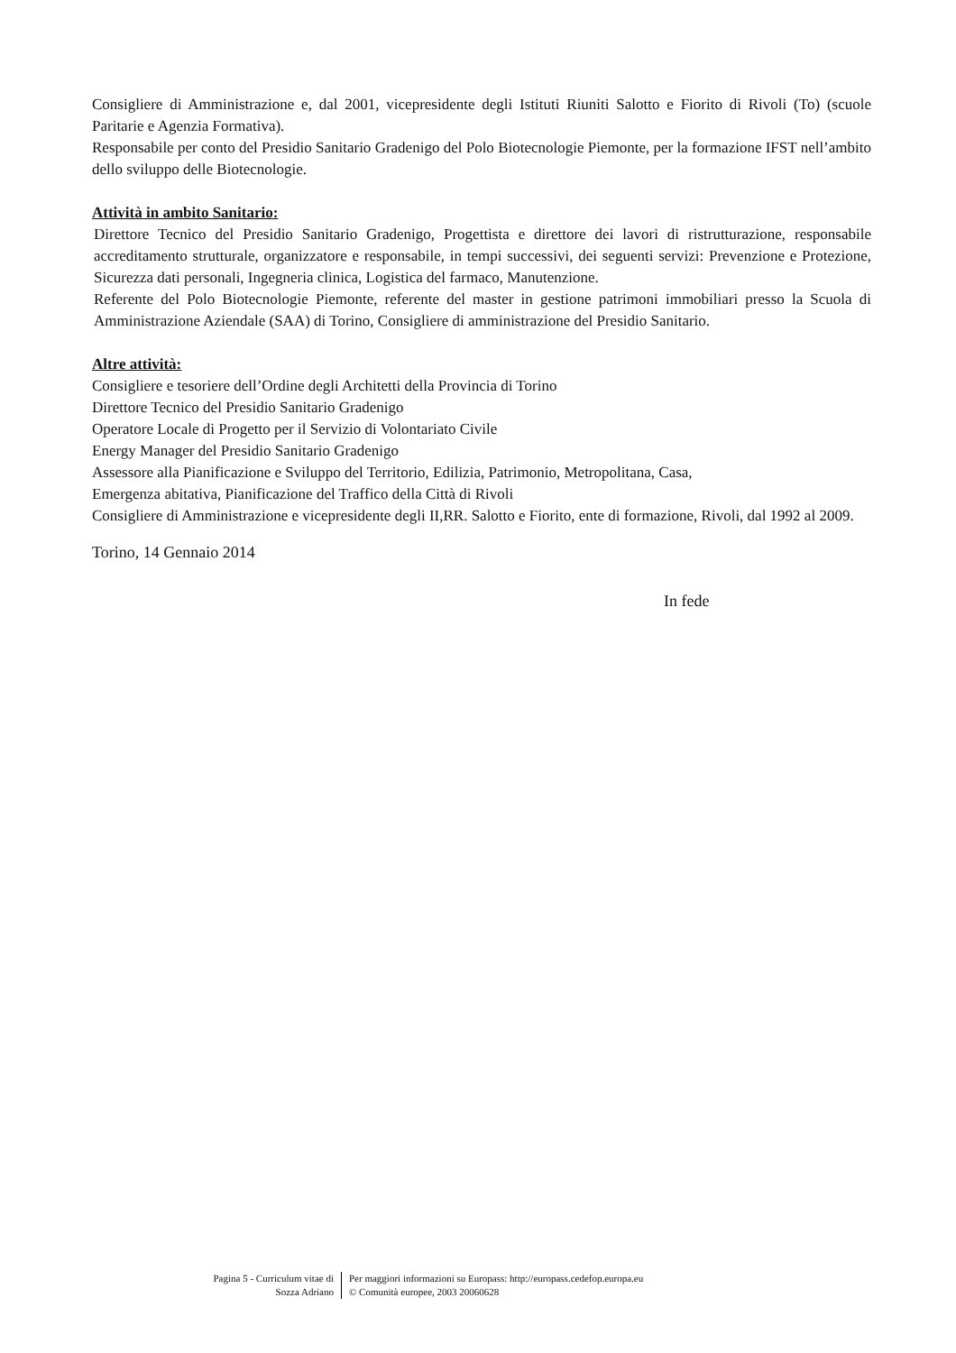Consigliere di Amministrazione e, dal 2001, vicepresidente degli Istituti Riuniti Salotto e Fiorito di Rivoli (To) (scuole Paritarie e Agenzia Formativa).
Responsabile per conto del Presidio Sanitario Gradenigo del Polo Biotecnologie Piemonte, per la formazione IFST nell’ambito dello sviluppo delle Biotecnologie.
Attività in ambito Sanitario:
Direttore Tecnico del Presidio Sanitario Gradenigo, Progettista e direttore dei lavori di ristrutturazione, responsabile accreditamento strutturale, organizzatore e responsabile, in tempi successivi, dei seguenti servizi: Prevenzione e Protezione, Sicurezza dati personali, Ingegneria clinica, Logistica del farmaco, Manutenzione.
Referente del Polo Biotecnologie Piemonte, referente del master in gestione patrimoni immobiliari presso la Scuola di Amministrazione Aziendale (SAA) di Torino, Consigliere di amministrazione del Presidio Sanitario.
Altre attività:
Consigliere e tesoriere dell’Ordine degli Architetti della Provincia di Torino
Direttore Tecnico del Presidio Sanitario Gradenigo
Operatore Locale di Progetto per il Servizio di Volontariato Civile
Energy Manager del Presidio Sanitario Gradenigo
Assessore alla Pianificazione e Sviluppo del Territorio, Edilizia, Patrimonio, Metropolitana, Casa,
Emergenza abitativa, Pianificazione del Traffico della Città di Rivoli
Consigliere di Amministrazione e vicepresidente degli II,RR. Salotto e Fiorito, ente di formazione, Rivoli, dal 1992 al 2009.
Torino, 14 Gennaio 2014
In fede
Pagina 5 - Curriculum vitae di
Sozza Adriano
Per maggiori informazioni su Europass: http://europass.cedefop.europa.eu
© Comunità europee, 2003 20060628